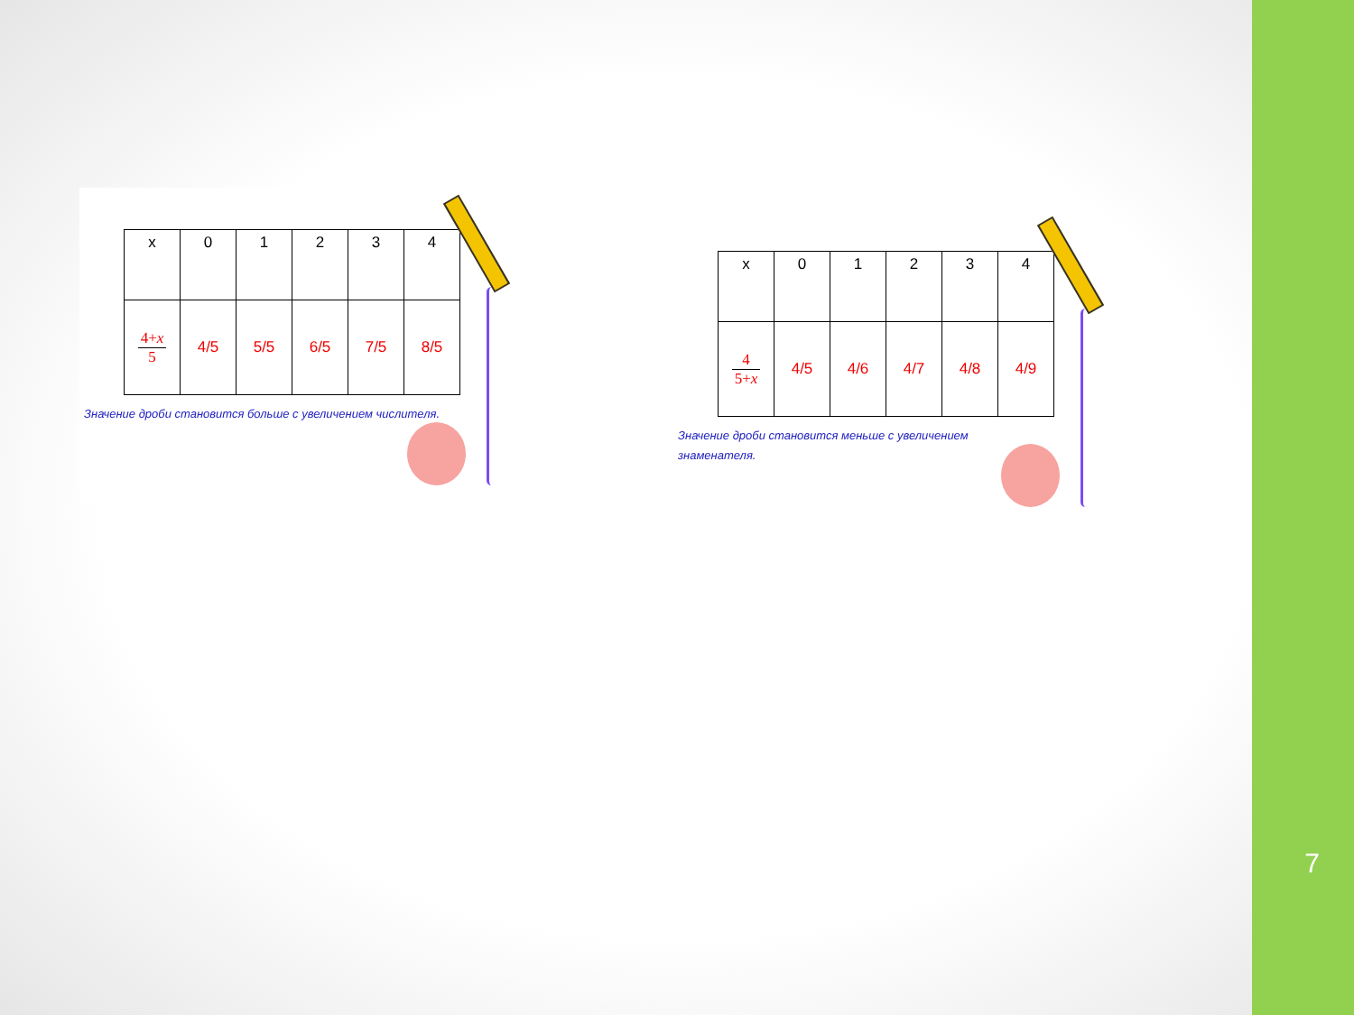| x | 0 | 1 | 2 | 3 | 4 |
| 4+ x 5 | 4/5 | 5/5 | 6/5 | 7/5 | 8/5 |
Значение дроби становится больше с увеличением числителя.
| x | 0 | 1 | 2 | 3 | 4 |
| 4 5+ x | 4/5 | 4/6 | 4/7 | 4/8 | 4/9 |
Значение дроби становится меньше с увеличением знаменателя.
7